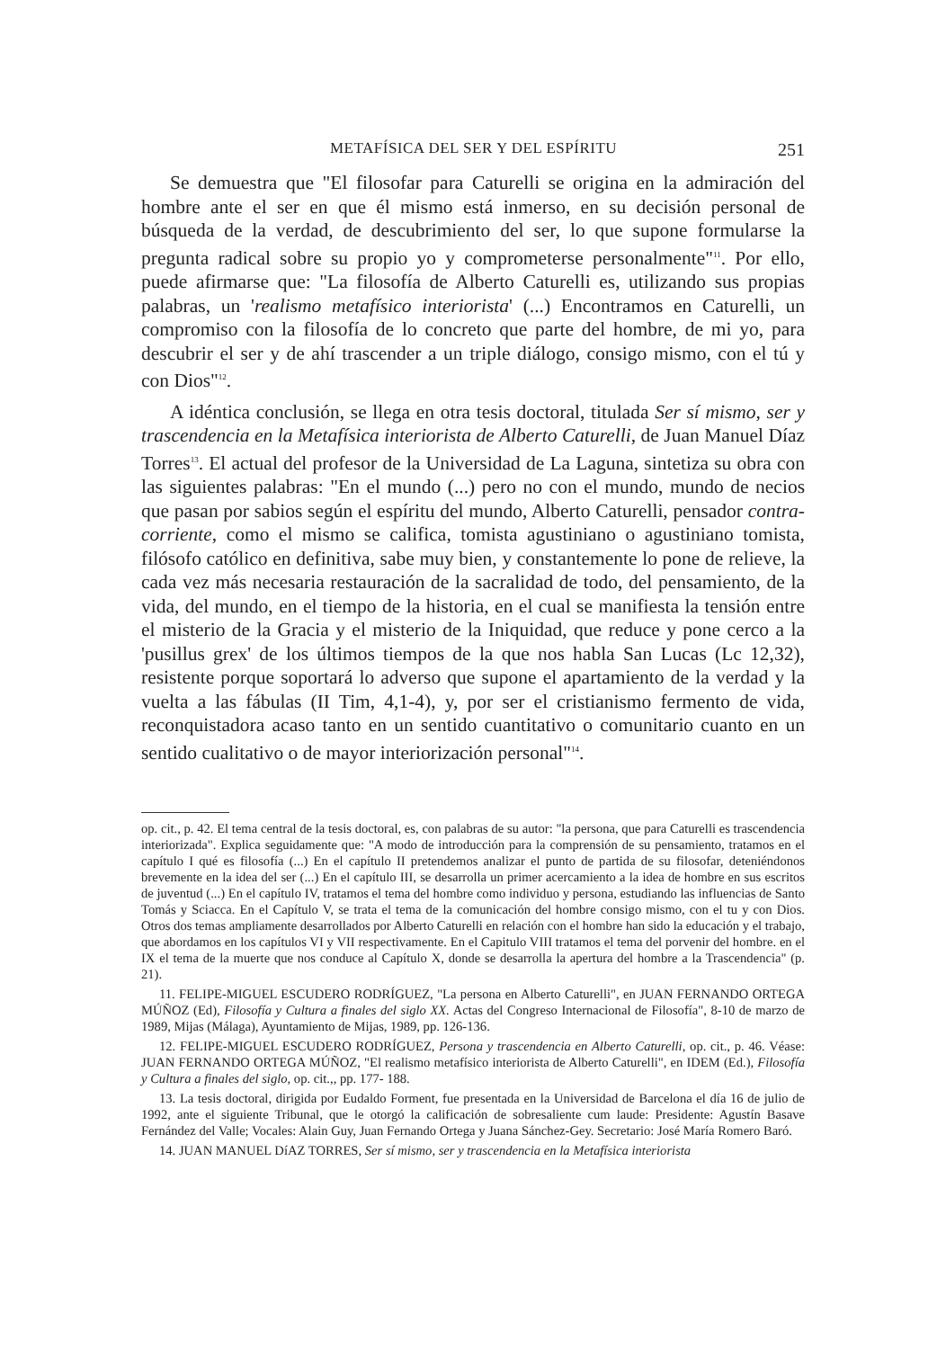METAFÍSICA DEL SER Y DEL ESPÍRITU 251
Se demuestra que "El filosofar para Caturelli se origina en la admiración del hombre ante el ser en que él mismo está inmerso, en su decisión personal de búsqueda de la verdad, de descubrimiento del ser, lo que supone formularse la pregunta radical sobre su propio yo y comprometerse personalmente"<sup>11</sup>. Por ello, puede afirmarse que: "La filosofía de Alberto Caturelli es, utilizando sus propias palabras, un 'realismo metafísico interiorista' (...) Encontramos en Caturelli, un compromiso con la filosofía de lo concreto que parte del hombre, de mi yo, para descubrir el ser y de ahí trascender a un triple diálogo, consigo mismo, con el tú y con Dios"<sup>12</sup>.
A idéntica conclusión, se llega en otra tesis doctoral, titulada Ser sí mismo, ser y trascendencia en la Metafísica interiorista de Alberto Caturelli, de Juan Manuel Díaz Torres<sup>13</sup>. El actual del profesor de la Universidad de La Laguna, sintetiza su obra con las siguientes palabras: "En el mundo (...) pero no con el mundo, mundo de necios que pasan por sabios según el espíritu del mundo, Alberto Caturelli, pensador contra-corriente, como el mismo se califica, tomista agustiniano o agustiniano tomista, filósofo católico en definitiva, sabe muy bien, y constantemente lo pone de relieve, la cada vez más necesaria restauración de la sacralidad de todo, del pensamiento, de la vida, del mundo, en el tiempo de la historia, en el cual se manifiesta la tensión entre el misterio de la Gracia y el misterio de la Iniquidad, que reduce y pone cerco a la 'pusillus grex' de los últimos tiempos de la que nos habla San Lucas (Lc 12,32), resistente porque soportará lo adverso que supone el apartamiento de la verdad y la vuelta a las fábulas (II Tim, 4,1-4), y, por ser el cristianismo fermento de vida, reconquistadora acaso tanto en un sentido cuantitativo o comunitario cuanto en un sentido cualitativo o de mayor interiorización personal"<sup>14</sup>.
op. cit., p. 42. El tema central de la tesis doctoral, es, con palabras de su autor: "la persona, que para Caturelli es trascendencia interiorizada". Explica seguidamente que: "A modo de introducción para la comprensión de su pensamiento, tratamos en el capítulo I qué es filosofía (...) En el capítulo II pretendemos analizar el punto de partida de su filosofar, deteniéndonos brevemente en la idea del ser (...) En el capítulo III, se desarrolla un primer acercamiento a la idea de hombre en sus escritos de juventud (...) En el capítulo IV, tratamos el tema del hombre como individuo y persona, estudiando las influencias de Santo Tomás y Sciacca. En el Capítulo V, se trata el tema de la comunicación del hombre consigo mismo, con el tu y con Dios. Otros dos temas ampliamente desarrollados por Alberto Caturelli en relación con el hombre han sido la educación y el trabajo, que abordamos en los capítulos VI y VII respectivamente. En el Capitulo VIII tratamos el tema del porvenir del hombre. en el IX el tema de la muerte que nos conduce al Capítulo X, donde se desarrolla la apertura del hombre a la Trascendencia" (p. 21).
11. FELIPE-MIGUEL ESCUDERO RODRÍGUEZ, "La persona en Alberto Caturelli", en JUAN FERNANDO ORTEGA MÚÑOZ (Ed), Filosofía y Cultura a finales del siglo XX. Actas del Congreso Internacional de Filosofía", 8-10 de marzo de 1989, Mijas (Málaga), Ayuntamiento de Mijas, 1989, pp. 126-136.
12. FELIPE-MIGUEL ESCUDERO RODRÍGUEZ, Persona y trascendencia en Alberto Caturelli, op. cit., p. 46. Véase: JUAN FERNANDO ORTEGA MÚÑOZ, "El realismo metafísico interiorista de Alberto Caturelli", en IDEM (Ed.), Filosofía y Cultura a finales del siglo, op. cit.,, pp. 177- 188.
13. La tesis doctoral, dirigida por Eudaldo Forment, fue presentada en la Universidad de Barcelona el día 16 de julio de 1992, ante el siguiente Tribunal, que le otorgó la calificación de sobresaliente cum laude: Presidente: Agustín Basave Fernández del Valle; Vocales: Alain Guy, Juan Fernando Ortega y Juana Sánchez-Gey. Secretario: José María Romero Baró.
14. JUAN MANUEL DíAZ TORRES, Ser sí mismo, ser y trascendencia en la Metafísica interiorista